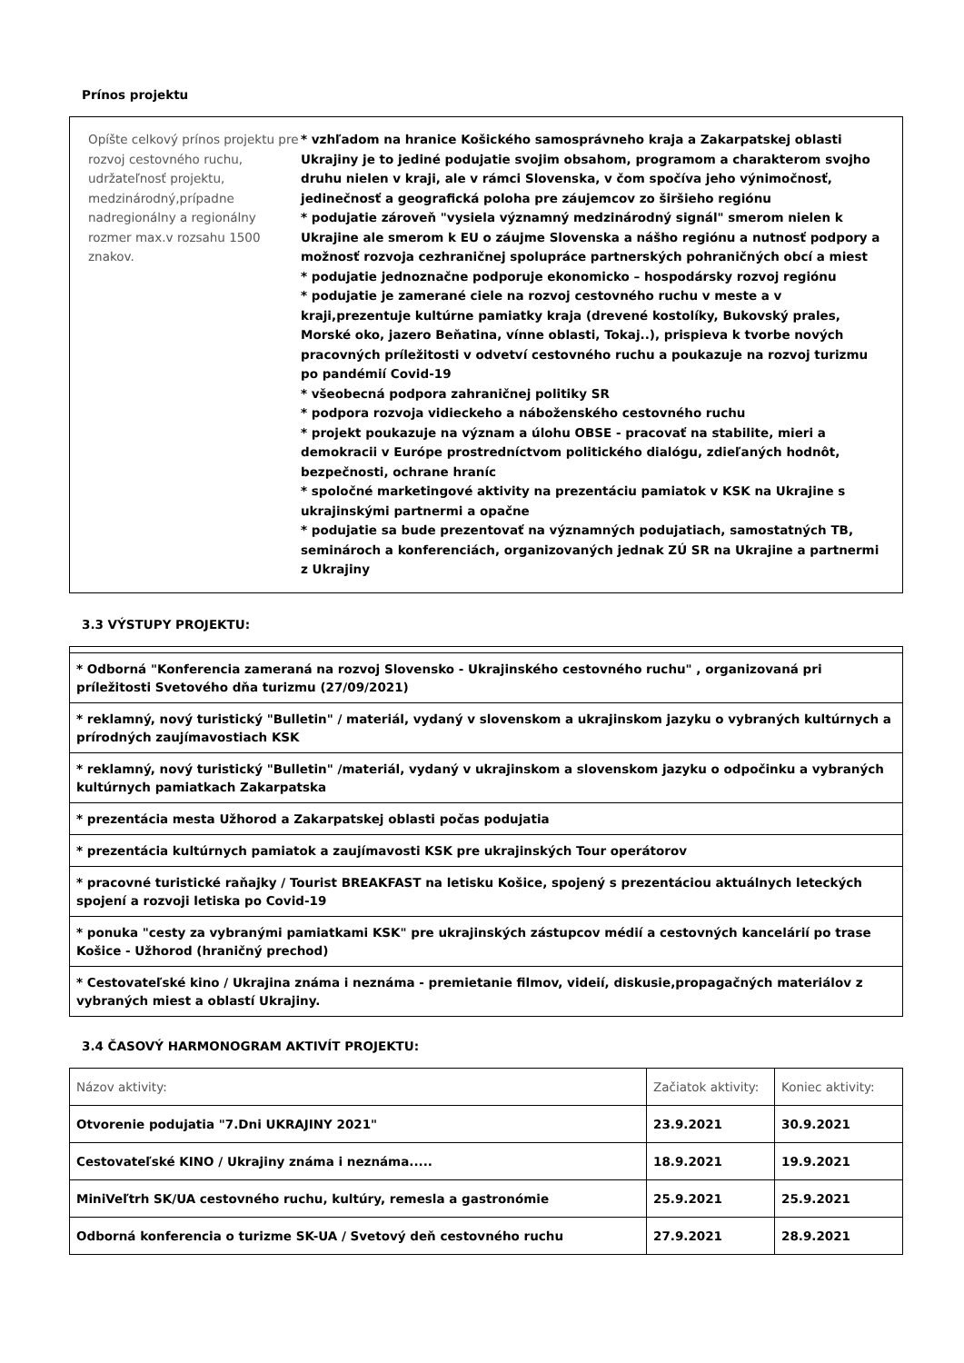Prínos projektu
Opíšte celkový prínos projektu pre rozvoj cestovného ruchu, udržateľnosť projektu, medzinárodný,prípadne nadregionálny a regionálny rozmer max.v rozsahu 1500 znakov.
* vzhľadom na hranice Košického samosprávneho kraja a Zakarpatskej oblasti Ukrajiny je to jediné podujatie svojim obsahom, programom a charakterom svojho druhu nielen v kraji, ale v rámci Slovenska, v čom spočíva jeho výnimočnosť, jedinečnosť a geografická poloha pre záujemcov zo širšieho regiónu
* podujatie zároveň "vysiela významný medzinárodný signál" smerom nielen k Ukrajine ale smerom k EU o záujme Slovenska a nášho regiónu a nutnosť podpory a možnosť rozvoja cezhraničnej spolupráce partnerských pohraničných obcí a miest
* podujatie jednoznačne podporuje ekonomicko – hospodársky rozvoj regiónu
* podujatie je zamerané ciele na rozvoj cestovného ruchu v meste a v kraji,prezentuje kultúrne pamiatky kraja (drevené kostolíky, Bukovský prales, Morské oko, jazero Beňatina, vínne oblasti, Tokaj..), prispieva k tvorbe nových pracovných príležitosti v odvetví cestovného ruchu a poukazuje na rozvoj turizmu po pandémií Covid-19
* všeobecná podpora zahraničnej politiky SR
* podpora rozvoja vidieckeho a náboženského cestovného ruchu
* projekt poukazuje na význam a úlohu OBSE - pracovať na stabilite, mieri a demokracii v Európe prostredníctvom politického dialógu, zdieľaných hodnôt, bezpečnosti, ochrane hraníc
* spoločné marketingové aktivity na prezentáciu pamiatok v KSK na Ukrajine s ukrajinskými partnermi a opačne
* podujatie sa bude prezentovať na významných podujatiach, samostatných TB, seminároch a konferenciách, organizovaných jednak ZÚ SR na Ukrajine a partnermi z Ukrajiny
3.3 VÝSTUPY PROJEKTU:
| * Odborná "Konferencia zameraná na rozvoj Slovensko - Ukrajinského cestovného ruchu" , organizovaná pri príležitosti Svetového dňa turizmu (27/09/2021) |
| * reklamný, nový turistický "Bulletin" / materiál, vydaný v slovenskom a ukrajinskom jazyku o vybraných kultúrnych a prírodných zaujímavostiach KSK |
| * reklamný, nový turistický "Bulletin" /materiál, vydaný v ukrajinskom a slovenskom jazyku o odpočinku a vybraných kultúrnych pamiatkach Zakarpatska |
| * prezentácia mesta Užhorod a Zakarpatskej oblasti počas podujatia |
| * prezentácia kultúrnych pamiatok a zaujímavosti KSK pre ukrajinských Tour operátorov |
| * pracovné turistické raňajky / Tourist BREAKFAST na letisku Košice, spojený s prezentáciou aktuálnych leteckých spojení a rozvoji letiska po Covid-19 |
| * ponuka "cesty za vybranými pamiatkami KSK" pre ukrajinských zástupcov médií a cestovných kancelárií po trase Košice - Užhorod (hraničný prechod) |
| * Cestovateľské kino / Ukrajina známa i neznáma - premietanie filmov, videií, diskusie,propagačných materiálov z vybraných miest a oblastí Ukrajiny. |
3.4 ČASOVÝ HARMONOGRAM AKTIVÍT PROJEKTU:
| Názov aktivity: | Začiatok aktivity: | Koniec aktivity: |
| Otvorenie podujatia "7.Dni UKRAJINY 2021" | 23.9.2021 | 30.9.2021 |
| Cestovateľské KINO / Ukrajiny známa i neznáma..... | 18.9.2021 | 19.9.2021 |
| MiniVeľtrh SK/UA cestovného ruchu, kultúry, remesla a gastronómie | 25.9.2021 | 25.9.2021 |
| Odborná konferencia o turizme SK-UA / Svetový deň cestovného ruchu | 27.9.2021 | 28.9.2021 |